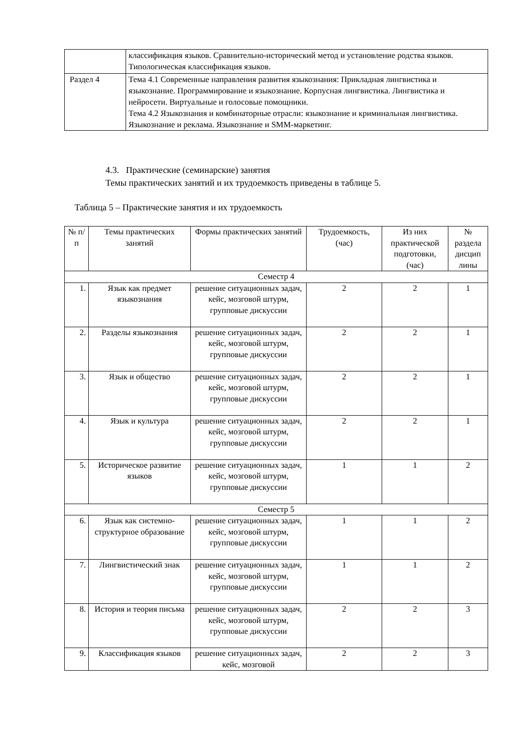| | классификация языков. Сравнительно-исторический метод и установление родства языков. Типологическая классификация языков. |
| Раздел 4 | Тема 4.1 Современные направления развития языкознания: Прикладная лингвистика и языкознание. Программирование и языкознание. Корпусная лингвистика. Лингвистика и нейросети. Виртуальные и голосовые помощники. Тема 4.2 Языкознания и комбинаторные отрасли: языкознание и криминальная лингвистика. Языкознание и реклама. Языкознание и SMM-маркетинг. |
4.3. Практические (семинарские) занятия
Темы практических занятий и их трудоемкость приведены в таблице 5.
Таблица 5 – Практические занятия и их трудоемкость
| № п/п | Темы практических занятий | Формы практических занятий | Трудоемкость, (час) | Из них практической подготовки, (час) | № раздела дисцип лины |
| --- | --- | --- | --- | --- | --- |
| Семестр 4 | | | | | |
| 1. | Язык как предмет языкознания | решение ситуационных задач, кейс, мозговой штурм, групповые дискуссии | 2 | 2 | 1 |
| 2. | Разделы языкознания | решение ситуационных задач, кейс, мозговой штурм, групповые дискуссии | 2 | 2 | 1 |
| 3. | Язык и общество | решение ситуационных задач, кейс, мозговой штурм, групповые дискуссии | 2 | 2 | 1 |
| 4. | Язык и культура | решение ситуационных задач, кейс, мозговой штурм, групповые дискуссии | 2 | 2 | 1 |
| 5. | Историческое развитие языков | решение ситуационных задач, кейс, мозговой штурм, групповые дискуссии | 1 | 1 | 2 |
| Семестр 5 | | | | | |
| 6. | Язык как системно-структурное образование | решение ситуационных задач, кейс, мозговой штурм, групповые дискуссии | 1 | 1 | 2 |
| 7. | Лингвистический знак | решение ситуационных задач, кейс, мозговой штурм, групповые дискуссии | 1 | 1 | 2 |
| 8. | История и теория письма | решение ситуационных задач, кейс, мозговой штурм, групповые дискуссии | 2 | 2 | 3 |
| 9. | Классификация языков | решение ситуационных задач, кейс, мозговой | 2 | 2 | 3 |